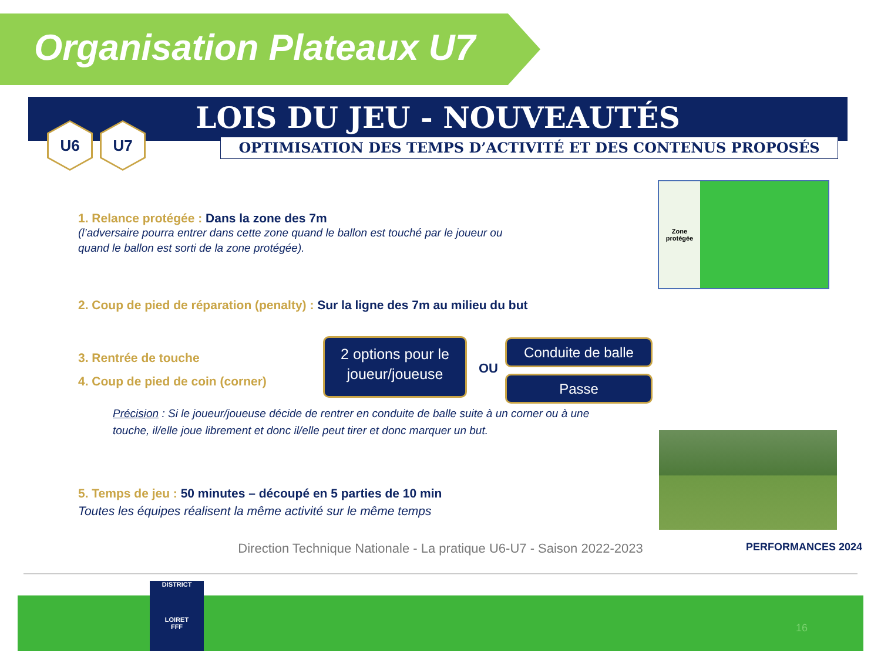Organisation Plateaux U7
LOIS DU JEU - NOUVEAUTÉS
OPTIMISATION DES TEMPS D’ACTIVITÉ ET DES CONTENUS PROPOSÉS
U6 U7
1. Relance protégée : Dans la zone des 7m
(l’adversaire pourra entrer dans cette zone quand le ballon est touché par le joueur ou quand le ballon est sorti de la zone protégée).
Zone
protégée
2. Coup de pied de réparation (penalty) : Sur la ligne des 7m au milieu du but
3. Rentrée de touche
4. Coup de pied de coin (corner)
2 options pour le joueur/joueuse
OU
Conduite de balle
Passe
Précision : Si le joueur/joueuse décide de rentrer en conduite de balle suite à un corner ou à une touche, il/elle joue librement et donc il/elle peut tirer et donc marquer un but.
5. Temps de jeu : 50 minutes – découpé en 5 parties de 10 min
Toutes les équipes réalisent la même activité sur le même temps
Direction Technique Nationale - La pratique U6-U7 - Saison 2022-2023
PERFORMANCES 2024
DISTRICT
LOIRET
FFF
16